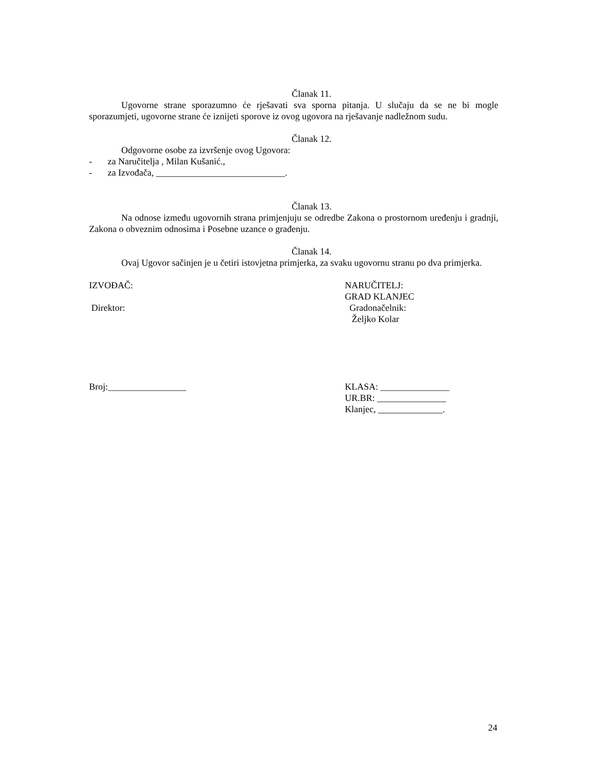Članak 11.
Ugovorne strane sporazumno će rješavati sva sporna pitanja. U slučaju da se ne bi mogle sporazumjeti, ugovorne strane će iznijeti sporove iz ovog ugovora na rješavanje nadležnom sudu.
Članak 12.
Odgovorne osobe za izvršenje ovog Ugovora:
- za Naručitelja , Milan Kušanić.,
- za Izvođača, ____________________________.
Članak 13.
Na odnose između ugovornih strana primjenjuju se odredbe Zakona o prostornom uređenju i gradnji, Zakona o obveznim odnosima i Posebne uzance o građenju.
Članak 14.
Ovaj Ugovor sačinjen je u četiri istovjetna primjerka, za svaku ugovornu stranu po dva primjerka.
IZVOĐAČ: NARUČITELJ:
GRAD KLANJEC
Direktor: Gradonačelnik:
Željko Kolar
Broj:_________________ KLASA: _______________
UR.BR: _______________
Klanjec, ______________.
24